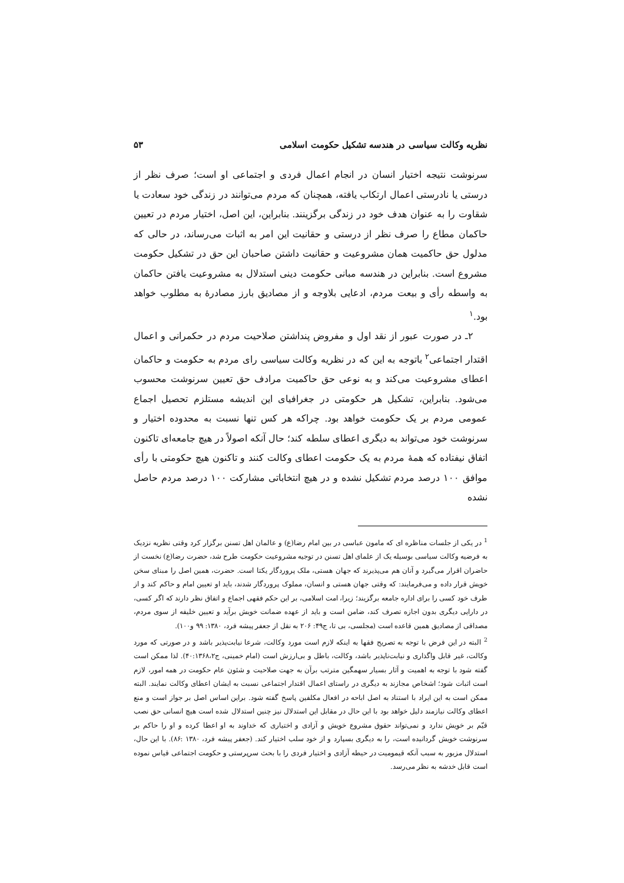نظریه وکالت سیاسی در هندسه تشکیل حکومت اسلامی ۵۳
سرنوشت نتیجه اختیار انسان در انجام اعمال فردی و اجتماعی او است؛ صرف نظر از درستی یا نادرستی اعمال ارتکاب یافته، همچنان که مردم می‌توانند در زندگی خود سعادت یا شقاوت را به عنوان هدف خود در زندگی برگزینند. بنابراین، این اصل، اختیار مردم در تعیین حاکمان مطاع را صرف نظر از درستی و حقانیت این امر به اثبات می‌رساند، در حالی که مدلول حق حاکمیت همان مشروعیت و حقانیت داشتن صاحبان این حق در تشکیل حکومت مشروع است. بنابراین در هندسه مبانی حکومت دینی استدلال به مشروعیت یافتن حاکمان به واسطه رأی و بیعت مردم، ادعایی بلاوجه و از مصادیق بارز مصادرهٔ به مطلوب خواهد بود.<sup>۱</sup>
۲ـ در صورت عبور از نقد اول و مفروض پنداشتن صلاحیت مردم در حکمرانی و اعمال اقتدار اجتماعی<sup>۲</sup> باتوجه به این که در نظریه وکالت سیاسی رای مردم به حکومت و حاکمان اعطای مشروعیت می‌کند و به نوعی حق حاکمیت مرادف حق تعیین سرنوشت محسوب می‌شود. بنابراین، تشکیل هر حکومتی در جغرافیای این اندیشه مستلزم تحصیل اجماع عمومی مردم بر یک حکومت خواهد بود. چراکه هر کس تنها نسبت به محدوده اختیار و سرنوشت خود می‌تواند به دیگری اعطای سلطه کند؛ حال آنکه اصولاً در هیچ جامعه‌ای تاکنون اتفاق نیفتاده که همهٔ مردم به یک حکومت اعطای وکالت کنند و تاکنون هیچ حکومتی با رأی موافق ۱۰۰ درصد مردم تشکیل نشده و در هیچ انتخاباتی مشارکت ۱۰۰ درصد مردم حاصل نشده
<sup>1</sup> در یکی از جلسات مناظره ای که مامون عباسی در بین امام رضا(ع) و عالمان اهل تسنن برگزار کرد وقتی نظریه نزدیک به فرضیه وکالت سیاسی بوسیله یک از علمای اهل تسنن در توجیه مشروعیت حکومت طرح شد، حضرت رضا(ع) نخست از حاضران اقرار می‌گیرد و آنان هم می‌پذیرند که جهان هستی، ملک پروردگار یکتا است. حضرت، همین اصل را مبنای سخن خویش قرار داده و می‌فرمایند: که وقتی جهان هستی و انسان، مملوک پروردگار شدند، باید او تعیین امام و حاکم کند و از طرف خود کسی را برای اداره جامعه برگزیند؛ زیرا، امت اسلامی، بر این حکم فقهی اجماع و اتفاق نظر دارند که اگر کسی، در دارایی دیگری بدون اجازه تصرف کند، ضامن است و باید از عهده ضمانت خویش برآید و تعیین خلیفه از سوی مردم، مصداقی از مصادیق همین قاعده است (مجلسی، بی تا، ج۴۹: ۲۰۶ به نقل از جعفر پیشه فرد، ۱۳۸۰: ۹۹ و۱۰۰).
<sup>2</sup> البته در این فرض با توجه به تصریح فقها به اینکه لازم است مورد وکالت، شرعا نیابت‌پذیر باشد و در صورتی که مورد وکالت، غیر قابل واگذاری و نیابت‌ناپذیر باشد، وکالت، باطل و بی‌ارزش است (امام خمینی، ج۴۰:۱۳۶۸،۲). لذا ممکن است گفته شود با توجه به اهمیت و آثار بسیار سهمگین مترتب برآن به جهت صلاحیت و شئون عام حکومت در همه امور، لازم است اثبات شود؛ اشخاص مجازند به دیگری در راستای اعمال اقتدار اجتماعی نسبت به ایشان اعطای وکالت نمایند. البته ممکن است به این ایراد با استناد به اصل اباحه در افعال مکلفین پاسخ گفته شود. براین اساس اصل بر جواز است و منع اعطای وکالت نیازمند دلیل خواهد بود با این حال در مقابل این استدلال نیز چنین استدلال شده است هیچ انسانی حق نصب قیّم بر خویش ندارد و نمی‌تواند حقوق مشروع خویش و آزادی و اختیاری که خداوند به او اعطا کرده و او را حاکم بر سرنوشت خویش گردانیده است، را به دیگری بسپارد و از خود سلب اختیار کند. (جعفر پیشه فرد، ۱۳۸۰ :۸۶). با این حال، استدلال مزبور به سبب آنکه قیمومیت در حیطه آزادی و اختیار فردی را با بحث سرپرستی و حکومت اجتماعی قیاس نموده است قابل خدشه به نظر می‌رسد.